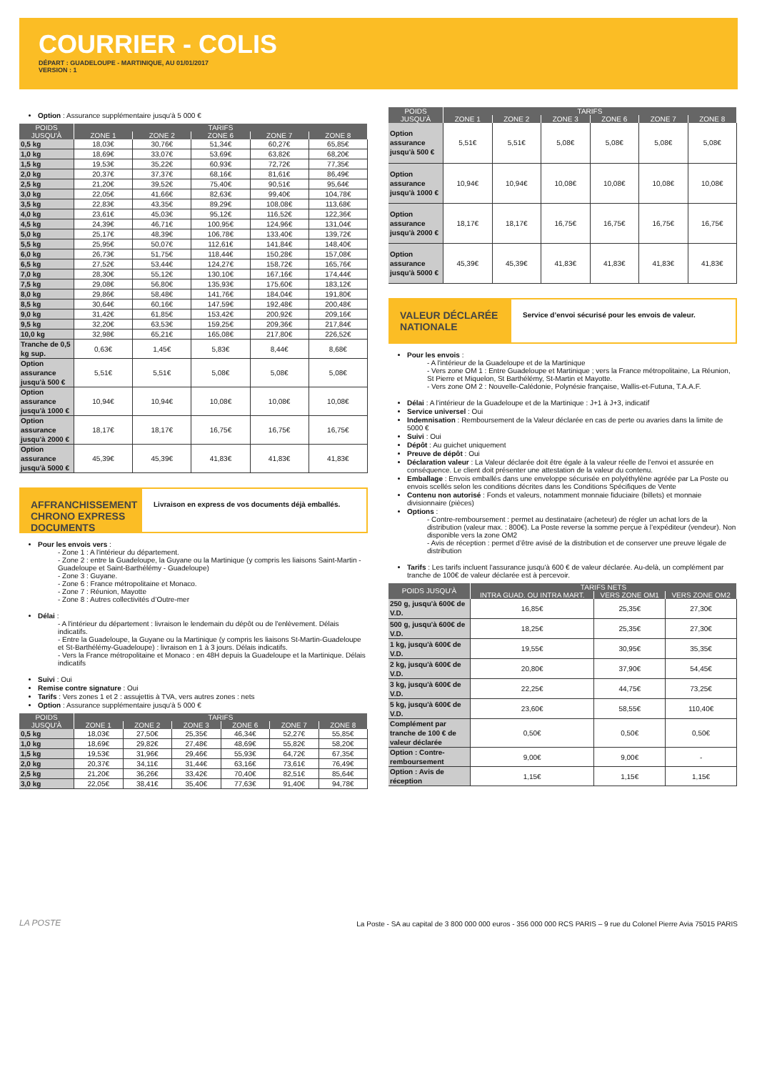COURRIER - COLIS
DÉPART : GUADELOUPE - MARTINIQUE, AU 01/01/2017
VERSION : 1
Option : Assurance supplémentaire jusqu'à 5 000 €
| POIDS JUSQU'À | TARIFS | | | | |
| --- | --- | --- | --- | --- | --- |
| | ZONE 1 | ZONE 2 | ZONE 6 | ZONE 7 | ZONE 8 |
| 0,5 kg | 18,03€ | 30,76€ | 51,34€ | 60,27€ | 65,85€ |
| 1,0 kg | 18,69€ | 33,07€ | 53,69€ | 63,82€ | 68,20€ |
| 1,5 kg | 19,53€ | 35,22€ | 60,93€ | 72,72€ | 77,35€ |
| 2,0 kg | 20,37€ | 37,37€ | 68,16€ | 81,61€ | 86,49€ |
| 2,5 kg | 21,20€ | 39,52€ | 75,40€ | 90,51€ | 95,64€ |
| 3,0 kg | 22,05€ | 41,66€ | 82,63€ | 99,40€ | 104,78€ |
| 3,5 kg | 22,83€ | 43,35€ | 89,29€ | 108,08€ | 113,68€ |
| 4,0 kg | 23,61€ | 45,03€ | 95,12€ | 116,52€ | 122,36€ |
| 4,5 kg | 24,39€ | 46,71€ | 100,95€ | 124,96€ | 131,04€ |
| 5,0 kg | 25,17€ | 48,39€ | 106,78€ | 133,40€ | 139,72€ |
| 5,5 kg | 25,95€ | 50,07€ | 112,61€ | 141,84€ | 148,40€ |
| 6,0 kg | 26,73€ | 51,75€ | 118,44€ | 150,28€ | 157,08€ |
| 6,5 kg | 27,52€ | 53,44€ | 124,27€ | 158,72€ | 165,76€ |
| 7,0 kg | 28,30€ | 55,12€ | 130,10€ | 167,16€ | 174,44€ |
| 7,5 kg | 29,08€ | 56,80€ | 135,93€ | 175,60€ | 183,12€ |
| 8,0 kg | 29,86€ | 58,48€ | 141,76€ | 184,04€ | 191,80€ |
| 8,5 kg | 30,64€ | 60,16€ | 147,59€ | 192,48€ | 200,48€ |
| 9,0 kg | 31,42€ | 61,85€ | 153,42€ | 200,92€ | 209,16€ |
| 9,5 kg | 32,20€ | 63,53€ | 159,25€ | 209,36€ | 217,84€ |
| 10,0 kg | 32,98€ | 65,21€ | 165,08€ | 217,80€ | 226,52€ |
| Tranche de 0,5 kg sup. | 0,63€ | 1,45€ | 5,83€ | 8,44€ | 8,68€ |
| Option assurance jusqu'à 500 € | 5,51€ | 5,51€ | 5,08€ | 5,08€ | 5,08€ |
| Option assurance jusqu'à 1000 € | 10,94€ | 10,94€ | 10,08€ | 10,08€ | 10,08€ |
| Option assurance jusqu'à 2000 € | 18,17€ | 18,17€ | 16,75€ | 16,75€ | 16,75€ |
| Option assurance jusqu'à 5000 € | 45,39€ | 45,39€ | 41,83€ | 41,83€ | 41,83€ |
AFFRANCHISSEMENT CHRONO EXPRESS DOCUMENTS
Livraison en express de vos documents déjà emballés.
Pour les envois vers :
- Zone 1 : A l'intérieur du département.
- Zone 2 : entre la Guadeloupe, la Guyane ou la Martinique (y compris les liaisons Saint-Martin - Guadeloupe et Saint-Barthélémy - Guadeloupe)
- Zone 3 : Guyane.
- Zone 6 : France métropolitaine et Monaco.
- Zone 7 : Réunion, Mayotte
- Zone 8 : Autres collectivités d’Outre-mer
Délai :
- A l'intérieur du département : livraison le lendemain du dépôt ou de l'enlèvement. Délais indicatifs.
- Entre la Guadeloupe, la Guyane ou la Martinique (y compris les liaisons St-Martin-Guadeloupe et St-Barthélémy-Guadeloupe) : livraison en 1 à 3 jours. Délais indicatifs.
- Vers la France métropolitaine et Monaco : en 48H depuis la Guadeloupe et la Martinique. Délais indicatifs
Suivi : Oui
Remise contre signature : Oui
Tarifs : Vers zones 1 et 2 : assujettis à TVA, vers autres zones : nets
Option : Assurance supplémentaire jusqu'à 5 000 €
| POIDS JUSQU'À | TARIFS | | | | | |
| --- | --- | --- | --- | --- | --- | --- |
| | ZONE 1 | ZONE 2 | ZONE 3 | ZONE 6 | ZONE 7 | ZONE 8 |
| 0,5 kg | 18,03€ | 27,50€ | 25,35€ | 46,34€ | 52,27€ | 55,85€ |
| 1,0 kg | 18,69€ | 29,82€ | 27,48€ | 48,69€ | 55,82€ | 58,20€ |
| 1,5 kg | 19,53€ | 31,96€ | 29,46€ | 55,93€ | 64,72€ | 67,35€ |
| 2,0 kg | 20,37€ | 34,11€ | 31,44€ | 63,16€ | 73,61€ | 76,49€ |
| 2,5 kg | 21,20€ | 36,26€ | 33,42€ | 70,40€ | 82,51€ | 85,64€ |
| 3,0 kg | 22,05€ | 38,41€ | 35,40€ | 77,63€ | 91,40€ | 94,78€ |
| POIDS JUSQU'À | TARIFS | | | | | |
| --- | --- | --- | --- | --- | --- | --- |
| | ZONE 1 | ZONE 2 | ZONE 3 | ZONE 6 | ZONE 7 | ZONE 8 |
| Option assurance jusqu'à 500 € | 5,51€ | 5,51€ | 5,08€ | 5,08€ | 5,08€ | 5,08€ |
| Option assurance jusqu'à 1000 € | 10,94€ | 10,94€ | 10,08€ | 10,08€ | 10,08€ | 10,08€ |
| Option assurance jusqu'à 2000 € | 18,17€ | 18,17€ | 16,75€ | 16,75€ | 16,75€ | 16,75€ |
| Option assurance jusqu'à 5000 € | 45,39€ | 45,39€ | 41,83€ | 41,83€ | 41,83€ | 41,83€ |
VALEUR DÉCLARÉE NATIONALE
Service d’envoi sécurisé pour les envois de valeur.
Pour les envois :
- A l'intérieur de la Guadeloupe et de la Martinique
- Vers zone OM 1 : Entre Guadeloupe et Martinique ; vers la France métropolitaine, La Réunion, St Pierre et Miquelon, St Barthélémy, St-Martin et Mayotte.
- Vers zone OM 2 : Nouvelle-Calédonie, Polynésie française, Wallis-et-Futuna, T.A.A.F.
Délai : A l'intérieur de la Guadeloupe et de la Martinique : J+1 à J+3, indicatif
Service universel : Oui
Indemnisation : Remboursement de la Valeur déclarée en cas de perte ou avaries dans la limite de 5000 €
Suivi : Oui
Dépôt : Au guichet uniquement
Preuve de dépôt : Oui
Déclaration valeur : La Valeur déclarée doit être égale à la valeur réelle de l’envoi et assurée en conséquence. Le client doit présenter une attestation de la valeur du contenu.
Emballage : Envois emballés dans une enveloppe sécurisée en polyéthylène agréée par La Poste ou envois scellés selon les conditions décrites dans les Conditions Spécifiques de Vente
Contenu non autorisé : Fonds et valeurs, notamment monnaie fiduciaire (billets) et monnaie divisionnaire (pièces)
Options :
- Contre-remboursement : permet au destinataire (acheteur) de régler un achat lors de la distribution (valeur max. : 800€). La Poste reverse la somme perçue à l’expéditeur (vendeur). Non disponible vers la zone OM2
- Avis de réception : permet d’être avisé de la distribution et de conserver une preuve légale de distribution
Tarifs : Les tarifs incluent l'assurance jusqu'à 600 € de valeur déclarée. Au-delà, un complément par tranche de 100€ de valeur déclarée est à percevoir.
| POIDS JUSQU'À | TARIFS NETS | | |
| --- | --- | --- | --- |
| | INTRA GUAD. OU INTRA MART. | VERS ZONE OM1 | VERS ZONE OM2 |
| 250 g, jusqu'à 600€ de V.D. | 16,85€ | 25,35€ | 27,30€ |
| 500 g, jusqu'à 600€ de V.D. | 18,25€ | 25,35€ | 27,30€ |
| 1 kg, jusqu'à 600€ de V.D. | 19,55€ | 30,95€ | 35,35€ |
| 2 kg, jusqu'à 600€ de V.D. | 20,80€ | 37,90€ | 54,45€ |
| 3 kg, jusqu'à 600€ de V.D. | 22,25€ | 44,75€ | 73,25€ |
| 5 kg, jusqu'à 600€ de V.D. | 23,60€ | 58,55€ | 110,40€ |
| Complément par tranche de 100 € de valeur déclarée | 0,50€ | 0,50€ | 0,50€ |
| Option : Contre-remboursement | 9,00€ | 9,00€ | - |
| Option : Avis de réception | 1,15€ | 1,15€ | 1,15€ |
LA POSTE
La Poste - SA au capital de 3 800 000 000 euros - 356 000 000 RCS PARIS – 9 rue du Colonel Pierre Avia 75015 PARIS